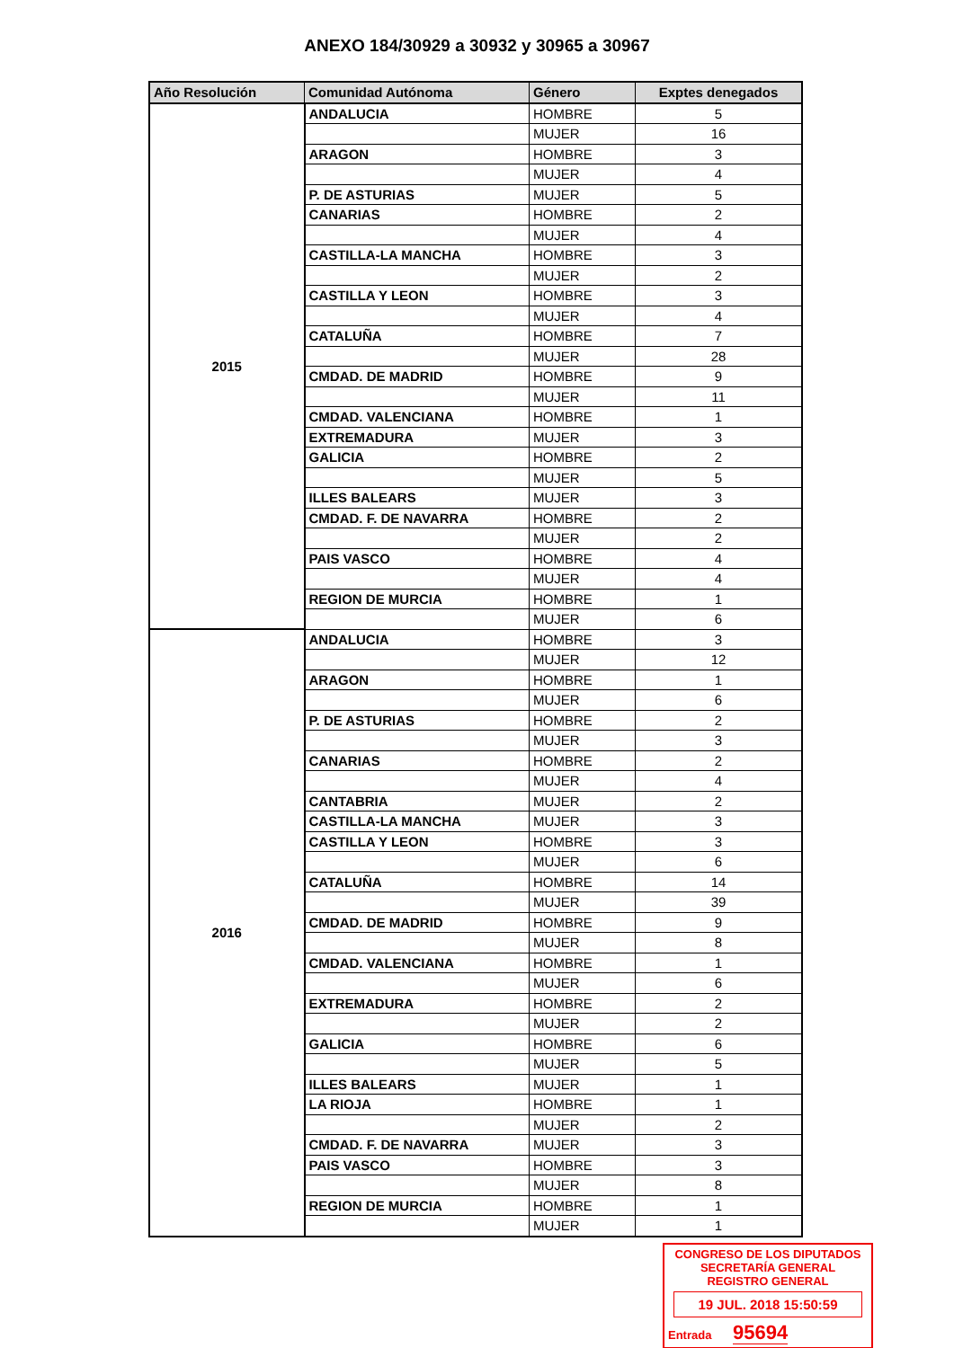ANEXO 184/30929 a 30932 y 30965 a 30967
| Año Resolución | Comunidad Autónoma | Género | Exptes denegados |
| --- | --- | --- | --- |
| 2015 | ANDALUCIA | HOMBRE | 5 |
| | | MUJER | 16 |
| | ARAGON | HOMBRE | 3 |
| | | MUJER | 4 |
| | P. DE ASTURIAS | MUJER | 5 |
| | CANARIAS | HOMBRE | 2 |
| | | MUJER | 4 |
| | CASTILLA-LA MANCHA | HOMBRE | 3 |
| | | MUJER | 2 |
| | CASTILLA Y LEON | HOMBRE | 3 |
| | | MUJER | 4 |
| | CATALUÑA | HOMBRE | 7 |
| | | MUJER | 28 |
| | CMDAD. DE MADRID | HOMBRE | 9 |
| | | MUJER | 11 |
| | CMDAD. VALENCIANA | HOMBRE | 1 |
| | EXTREMADURA | MUJER | 3 |
| | GALICIA | HOMBRE | 2 |
| | | MUJER | 5 |
| | ILLES BALEARS | MUJER | 3 |
| | CMDAD. F. DE NAVARRA | HOMBRE | 2 |
| | | MUJER | 2 |
| | PAIS VASCO | HOMBRE | 4 |
| | | MUJER | 4 |
| | REGION DE MURCIA | HOMBRE | 1 |
| | | MUJER | 6 |
| 2016 | ANDALUCIA | HOMBRE | 3 |
| | | MUJER | 12 |
| | ARAGON | HOMBRE | 1 |
| | | MUJER | 6 |
| | P. DE ASTURIAS | HOMBRE | 2 |
| | | MUJER | 3 |
| | CANARIAS | HOMBRE | 2 |
| | | MUJER | 4 |
| | CANTABRIA | MUJER | 2 |
| | CASTILLA-LA MANCHA | MUJER | 3 |
| | CASTILLA Y LEON | HOMBRE | 3 |
| | | MUJER | 6 |
| | CATALUÑA | HOMBRE | 14 |
| | | MUJER | 39 |
| | CMDAD. DE MADRID | HOMBRE | 9 |
| | | MUJER | 8 |
| | CMDAD. VALENCIANA | HOMBRE | 1 |
| | | MUJER | 6 |
| | EXTREMADURA | HOMBRE | 2 |
| | | MUJER | 2 |
| | GALICIA | HOMBRE | 6 |
| | | MUJER | 5 |
| | ILLES BALEARS | MUJER | 1 |
| | LA RIOJA | HOMBRE | 1 |
| | | MUJER | 2 |
| | CMDAD. F. DE NAVARRA | MUJER | 3 |
| | PAIS VASCO | HOMBRE | 3 |
| | | MUJER | 8 |
| | REGION DE MURCIA | HOMBRE | 1 |
| | | MUJER | 1 |
CONGRESO DE LOS DIPUTADOS
SECRETARÍA GENERAL
REGISTRO GENERAL
19 JUL. 2018 15:50:59
Entrada 95694